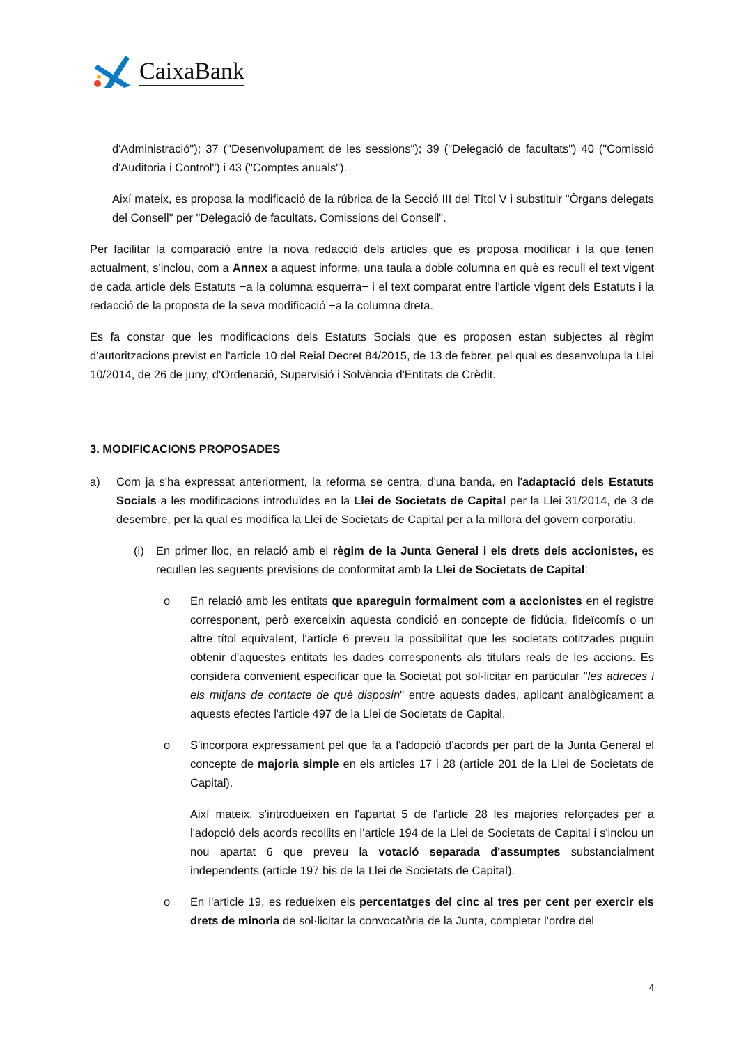CaixaBank
d'Administració"); 37 ("Desenvolupament de les sessions"); 39 ("Delegació de facultats") 40 ("Comissió d'Auditoria i Control") i 43 ("Comptes anuals").
Així mateix, es proposa la modificació de la rúbrica de la Secció III del Títol V i substituir "Òrgans delegats del Consell" per "Delegació de facultats. Comissions del Consell".
Per facilitar la comparació entre la nova redacció dels articles que es proposa modificar i la que tenen actualment, s'inclou, com a Annex a aquest informe, una taula a doble columna en què es recull el text vigent de cada article dels Estatuts −a la columna esquerra− i el text comparat entre l'article vigent dels Estatuts i la redacció de la proposta de la seva modificació −a la columna dreta.
Es fa constar que les modificacions dels Estatuts Socials que es proposen estan subjectes al règim d'autoritzacions previst en l'article 10 del Reial Decret 84/2015, de 13 de febrer, pel qual es desenvolupa la Llei 10/2014, de 26 de juny, d'Ordenació, Supervisió i Solvència d'Entitats de Crèdit.
3. MODIFICACIONS PROPOSADES
a) Com ja s'ha expressat anteriorment, la reforma se centra, d'una banda, en l'adaptació dels Estatuts Socials a les modificacions introduïdes en la Llei de Societats de Capital per la Llei 31/2014, de 3 de desembre, per la qual es modifica la Llei de Societats de Capital per a la millora del govern corporatiu.
(i) En primer lloc, en relació amb el règim de la Junta General i els drets dels accionistes, es recullen les següents previsions de conformitat amb la Llei de Societats de Capital:
o En relació amb les entitats que apareguin formalment com a accionistes en el registre corresponent, però exerceixin aquesta condició en concepte de fidúcia, fideïcomís o un altre títol equivalent, l'article 6 preveu la possibilitat que les societats cotitzades puguin obtenir d'aquestes entitats les dades corresponents als titulars reals de les accions. Es considera convenient especificar que la Societat pot sol·licitar en particular "les adreces i els mitjans de contacte de què disposin" entre aquests dades, aplicant analògicament a aquests efectes l'article 497 de la Llei de Societats de Capital.
o S'incorpora expressament pel que fa a l'adopció d'acords per part de la Junta General el concepte de majoria simple en els articles 17 i 28 (article 201 de la Llei de Societats de Capital).
Així mateix, s'introdueixen en l'apartat 5 de l'article 28 les majories reforçades per a l'adopció dels acords recollits en l'article 194 de la Llei de Societats de Capital i s'inclou un nou apartat 6 que preveu la votació separada d'assumptes substancialment independents (article 197 bis de la Llei de Societats de Capital).
o En l'article 19, es redueixen els percentatges del cinc al tres per cent per exercir els drets de minoria de sol·licitar la convocatòria de la Junta, completar l'ordre del
4